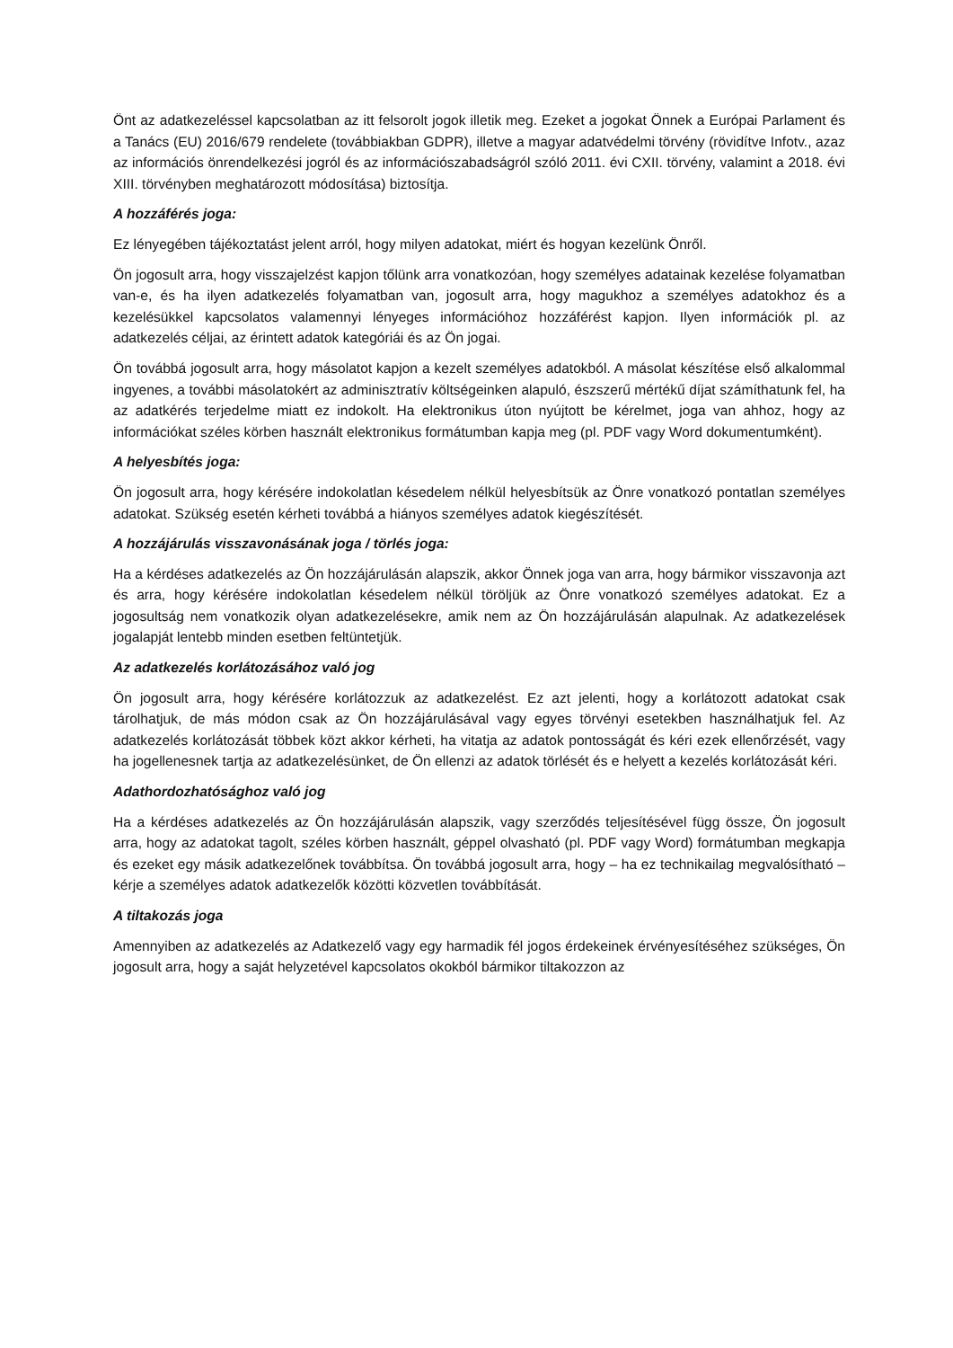Önt az adatkezeléssel kapcsolatban az itt felsorolt jogok illetik meg. Ezeket a jogokat Önnek a Európai Parlament és a Tanács (EU) 2016/679 rendelete (továbbiakban GDPR), illetve a magyar adatvédelmi törvény (rövidítve Infotv., azaz az információs önrendelkezési jogról és az információszabadságról szóló 2011. évi CXII. törvény, valamint a 2018. évi XIII. törvényben meghatározott módosítása) biztosítja.
A hozzáférés joga:
Ez lényegében tájékoztatást jelent arról, hogy milyen adatokat, miért és hogyan kezelünk Önről.
Ön jogosult arra, hogy visszajelzést kapjon tőlünk arra vonatkozóan, hogy személyes adatainak kezelése folyamatban van-e, és ha ilyen adatkezelés folyamatban van, jogosult arra, hogy magukhoz a személyes adatokhoz és a kezelésükkel kapcsolatos valamennyi lényeges információhoz hozzáférést kapjon. Ilyen információk pl. az adatkezelés céljai, az érintett adatok kategóriái és az Ön jogai.
Ön továbbá jogosult arra, hogy másolatot kapjon a kezelt személyes adatokból. A másolat készítése első alkalommal ingyenes, a további másolatokért az adminisztratív költségeinken alapuló, észszerű mértékű díjat számíthatunk fel, ha az adatkérés terjedelme miatt ez indokolt. Ha elektronikus úton nyújtott be kérelmet, joga van ahhoz, hogy az információkat széles körben használt elektronikus formátumban kapja meg (pl. PDF vagy Word dokumentumként).
A helyesbítés joga:
Ön jogosult arra, hogy kérésére indokolatlan késedelem nélkül helyesbítsük az Önre vonatkozó pontatlan személyes adatokat. Szükség esetén kérheti továbbá a hiányos személyes adatok kiegészítését.
A hozzájárulás visszavonásának joga / törlés joga:
Ha a kérdéses adatkezelés az Ön hozzájárulásán alapszik, akkor Önnek joga van arra, hogy bármikor visszavonja azt és arra, hogy kérésére indokolatlan késedelem nélkül töröljük az Önre vonatkozó személyes adatokat. Ez a jogosultság nem vonatkozik olyan adatkezelésekre, amik nem az Ön hozzájárulásán alapulnak. Az adatkezelések jogalapját lentebb minden esetben feltüntetjük.
Az adatkezelés korlátozásához való jog
Ön jogosult arra, hogy kérésére korlátozzuk az adatkezelést. Ez azt jelenti, hogy a korlátozott adatokat csak tárolhatjuk, de más módon csak az Ön hozzájárulásával vagy egyes törvényi esetekben használhatjuk fel. Az adatkezelés korlátozását többek közt akkor kérheti, ha vitatja az adatok pontosságát és kéri ezek ellenőrzését, vagy ha jogellenesnek tartja az adatkezelésünket, de Ön ellenzi az adatok törlését és e helyett a kezelés korlátozását kéri.
Adathordozhatósághoz való jog
Ha a kérdéses adatkezelés az Ön hozzájárulásán alapszik, vagy szerződés teljesítésével függ össze, Ön jogosult arra, hogy az adatokat tagolt, széles körben használt, géppel olvasható (pl. PDF vagy Word) formátumban megkapja és ezeket egy másik adatkezelőnek továbbítsa. Ön továbbá jogosult arra, hogy – ha ez technikailag megvalósítható – kérje a személyes adatok adatkezelők közötti közvetlen továbbítását.
A tiltakozás joga
Amennyiben az adatkezelés az Adatkezelő vagy egy harmadik fél jogos érdekeinek érvényesítéséhez szükséges, Ön jogosult arra, hogy a saját helyzetével kapcsolatos okokból bármikor tiltakozzon az